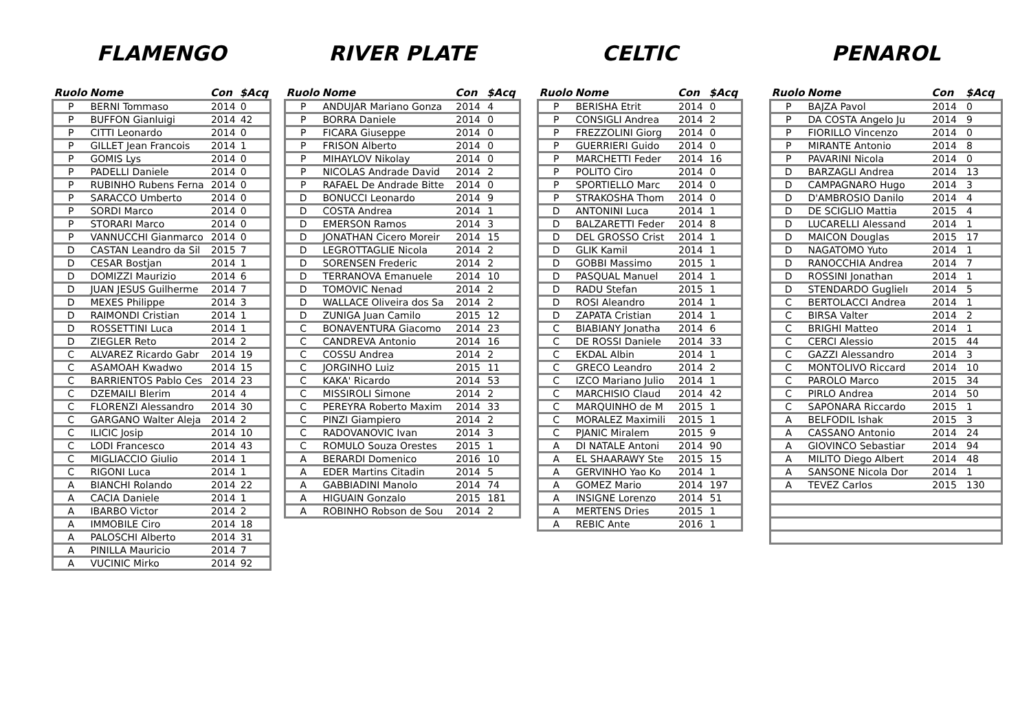FLAMENGO
| Ruolo | Nome | Con | $Acq |
| --- | --- | --- | --- |
| P | BERNI Tommaso | 2014 | 0 |
| P | BUFFON Gianluigi | 2014 | 42 |
| P | CITTI Leonardo | 2014 | 0 |
| P | GILLET Jean Francois | 2014 | 1 |
| P | GOMIS Lys | 2014 | 0 |
| P | PADELLI Daniele | 2014 | 0 |
| P | RUBINHO Rubens Ferna | 2014 | 0 |
| P | SARACCO Umberto | 2014 | 0 |
| P | SORDI Marco | 2014 | 0 |
| P | STORARI Marco | 2014 | 0 |
| P | VANNUCCHI Gianmarco | 2014 | 0 |
| D | CASTAN Leandro da Sil | 2015 | 7 |
| D | CESAR Bostjan | 2014 | 1 |
| D | DOMIZZI Maurizio | 2014 | 6 |
| D | JUAN JESUS Guilherme | 2014 | 7 |
| D | MEXES Philippe | 2014 | 3 |
| D | RAIMONDI Cristian | 2014 | 1 |
| D | ROSSETTINI Luca | 2014 | 1 |
| D | ZIEGLER Reto | 2014 | 2 |
| C | ALVAREZ Ricardo Gabr | 2014 | 19 |
| C | ASAMOAH Kwadwo | 2014 | 15 |
| C | BARRIENTOS Pablo Ces | 2014 | 23 |
| C | DZEMAILI Blerim | 2014 | 4 |
| C | FLORENZI Alessandro | 2014 | 30 |
| C | GARGANO Walter Aleja | 2014 | 2 |
| C | ILICIC Josip | 2014 | 10 |
| C | LODI Francesco | 2014 | 43 |
| C | MIGLIACCIO Giulio | 2014 | 1 |
| C | RIGONI Luca | 2014 | 1 |
| A | BIANCHI Rolando | 2014 | 22 |
| A | CACIA Daniele | 2014 | 1 |
| A | IBARBO Victor | 2014 | 2 |
| A | IMMOBILE Ciro | 2014 | 18 |
| A | PALOSCHI Alberto | 2014 | 31 |
| A | PINILLA Mauricio | 2014 | 7 |
| A | VUCINIC Mirko | 2014 | 92 |
RIVER PLATE
| Ruolo | Nome | Con | $Acq |
| --- | --- | --- | --- |
| P | ANDUJAR Mariano Gonza | 2014 | 4 |
| P | BORRA Daniele | 2014 | 0 |
| P | FICARA Giuseppe | 2014 | 0 |
| P | FRISON Alberto | 2014 | 0 |
| P | MIHAYLOV Nikolay | 2014 | 0 |
| P | NICOLAS Andrade David | 2014 | 2 |
| P | RAFAEL De Andrade Bitte | 2014 | 0 |
| D | BONUCCI Leonardo | 2014 | 9 |
| D | COSTA Andrea | 2014 | 1 |
| D | EMERSON Ramos | 2014 | 3 |
| D | JONATHAN Cicero Moreir | 2014 | 15 |
| D | LEGROTTAGLIE Nicola | 2014 | 2 |
| D | SORENSEN Frederic | 2014 | 2 |
| D | TERRANOVA Emanuele | 2014 | 10 |
| D | TOMOVIC Nenad | 2014 | 2 |
| D | WALLACE Oliveira dos Sa | 2014 | 2 |
| D | ZUNIGA Juan Camilo | 2015 | 12 |
| C | BONAVENTURA Giacomo | 2014 | 23 |
| C | CANDREVA Antonio | 2014 | 16 |
| C | COSSU Andrea | 2014 | 2 |
| C | JORGINHO Luiz | 2015 | 11 |
| C | KAKA' Ricardo | 2014 | 53 |
| C | MISSIROLI Simone | 2014 | 2 |
| C | PEREYRA Roberto Maxim | 2014 | 33 |
| C | PINZI Giampiero | 2014 | 2 |
| C | RADOVANOVIC Ivan | 2014 | 3 |
| C | ROMULO Souza Orestes | 2015 | 1 |
| A | BERARDI Domenico | 2016 | 10 |
| A | EDER Martins Citadin | 2014 | 5 |
| A | GABBIADINI Manolo | 2014 | 74 |
| A | HIGUAIN Gonzalo | 2015 | 181 |
| A | ROBINHO Robson de Sou | 2014 | 2 |
CELTIC
| Ruolo | Nome | Con | $Acq |
| --- | --- | --- | --- |
| P | BERISHA Etrit | 2014 | 0 |
| P | CONSIGLI Andrea | 2014 | 2 |
| P | FREZZOLINI Giorg | 2014 | 0 |
| P | GUERRIERI Guido | 2014 | 0 |
| P | MARCHETTI Feder | 2014 | 16 |
| P | POLITO Ciro | 2014 | 0 |
| P | SPORTIELLO Marc | 2014 | 0 |
| P | STRAKOSHA Thom | 2014 | 0 |
| D | ANTONINI Luca | 2014 | 1 |
| D | BALZARETTI Feder | 2014 | 8 |
| D | DEL GROSSO Crist | 2014 | 1 |
| D | GLIK Kamil | 2014 | 1 |
| D | GOBBI Massimo | 2015 | 1 |
| D | PASQUAL Manuel | 2014 | 1 |
| D | RADU Stefan | 2015 | 1 |
| D | ROSI Aleandro | 2014 | 1 |
| D | ZAPATA Cristian | 2014 | 1 |
| C | BIABIANY Jonatha | 2014 | 6 |
| C | DE ROSSI Daniele | 2014 | 33 |
| C | EKDAL Albin | 2014 | 1 |
| C | GRECO Leandro | 2014 | 2 |
| C | IZCO Mariano Julio | 2014 | 1 |
| C | MARCHISIO Claud | 2014 | 42 |
| C | MARQUINHO de M | 2015 | 1 |
| C | MORALEZ Maximili | 2015 | 1 |
| C | PJANIC Miralem | 2015 | 9 |
| A | DI NATALE Antoni | 2014 | 90 |
| A | EL SHAARAWY Ste | 2015 | 15 |
| A | GERVINHO Yao Ko | 2014 | 1 |
| A | GOMEZ Mario | 2014 | 197 |
| A | INSIGNE Lorenzo | 2014 | 51 |
| A | MERTENS Dries | 2015 | 1 |
| A | REBIC Ante | 2016 | 1 |
PENAROL
| Ruolo | Nome | Con | $Acq |
| --- | --- | --- | --- |
| P | BAJZA Pavol | 2014 | 0 |
| P | DA COSTA Angelo Ju | 2014 | 9 |
| P | FIORILLO Vincenzo | 2014 | 0 |
| P | MIRANTE Antonio | 2014 | 8 |
| P | PAVARINI Nicola | 2014 | 0 |
| D | BARZAGLI Andrea | 2014 | 13 |
| D | CAMPAGNARO Hugo | 2014 | 3 |
| D | D'AMBROSIO Danilo | 2014 | 4 |
| D | DE SCIGLIO Mattia | 2015 | 4 |
| D | LUCARELLI Alessand | 2014 | 1 |
| D | MAICON Douglas | 2015 | 17 |
| D | NAGATOMO Yuto | 2014 | 1 |
| D | RANOCCHIA Andrea | 2014 | 7 |
| D | ROSSINI Jonathan | 2014 | 1 |
| D | STENDARDO Guglielı | 2014 | 5 |
| C | BERTOLACCI Andrea | 2014 | 1 |
| C | BIRSA Valter | 2014 | 2 |
| C | BRIGHI Matteo | 2014 | 1 |
| C | CERCI Alessio | 2015 | 44 |
| C | GAZZI Alessandro | 2014 | 3 |
| C | MONTOLIVO Riccard | 2014 | 10 |
| C | PAROLO Marco | 2015 | 34 |
| C | PIRLO Andrea | 2014 | 50 |
| C | SAPONARA Riccardo | 2015 | 1 |
| A | BELFODIL Ishak | 2015 | 3 |
| A | CASSANO Antonio | 2014 | 24 |
| A | GIOVINCO Sebastiar | 2014 | 94 |
| A | MILITO Diego Albert | 2014 | 48 |
| A | SANSONE Nicola Dor | 2014 | 1 |
| A | TEVEZ Carlos | 2015 | 130 |